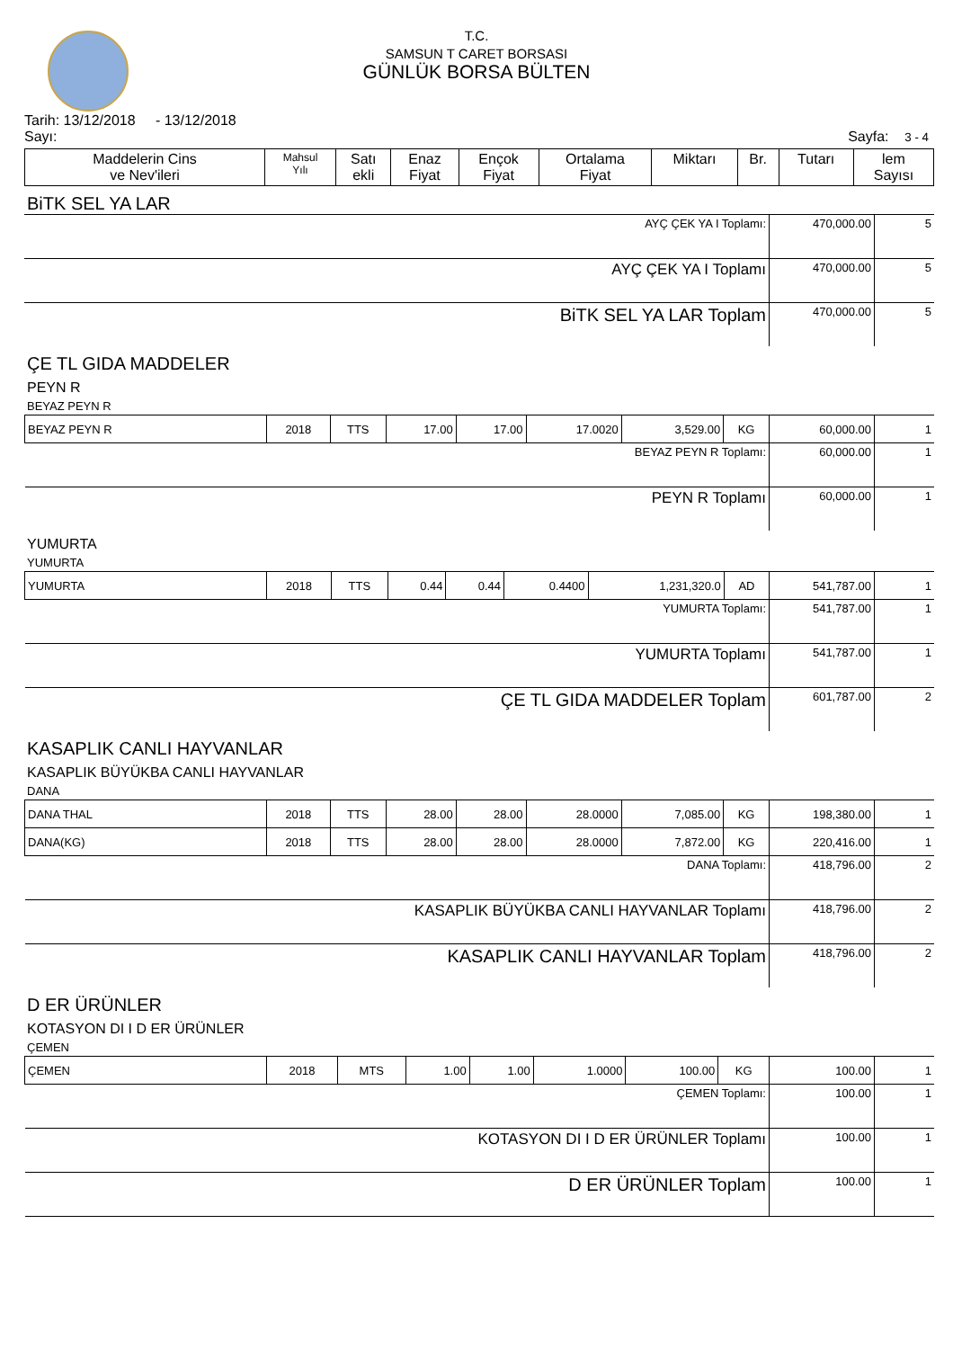T.C.
SAMSUN T CARET BORSASI
GÜNLÜK BORSA BÜLTEN
Tarih: 13/12/2018 - 13/12/2018
Sayı: Sayfa: 3 - 4
| Maddelerin Cins ve Nev'ileri | Mahsul Yılı | Satı ekli | Enaz Fiyat | Ençok Fiyat | Ortalama Fiyat | Miktarı | Br. | Tutarı | lem Sayısı |
| --- | --- | --- | --- | --- | --- | --- | --- | --- | --- |
BiTK SEL YA LAR
| AYÇ ÇEK YA I Toplamı: | 470,000.00 | 5 |
| AYÇ ÇEK YA I Toplamı | 470,000.00 | 5 |
| BiTK SEL YA LAR Toplam | 470,000.00 | 5 |
ÇE TL GIDA MADDELER
PEYN R
BEYAZ PEYN R
| BEYAZ PEYN R | 2018 | TTS | 17.00 | 17.00 | 17.0020 | 3,529.00 | KG | 60,000.00 | 1 |
| BEYAZ PEYN R Toplamı: | | | | | | | | 60,000.00 | 1 |
| PEYN R Toplamı | | | | | | | | 60,000.00 | 1 |
YUMURTA
YUMURTA
| YUMURTA | 2018 | TTS | 0.44 | 0.44 | 0.4400 | 1,231,320.0 | AD | 541,787.00 | 1 |
| YUMURTA Toplamı: | | | | | | | | 541,787.00 | 1 |
| YUMURTA Toplamı | | | | | | | | 541,787.00 | 1 |
| ÇE TL GIDA MADDELER Toplam | | | | | | | | 601,787.00 | 2 |
KASAPLIK CANLI HAYVANLAR
KASAPLIK BÜYÜKBA CANLI HAYVANLAR
DANA
| DANA THAL | 2018 | TTS | 28.00 | 28.00 | 28.0000 | 7,085.00 | KG | 198,380.00 | 1 |
| DANA(KG) | 2018 | TTS | 28.00 | 28.00 | 28.0000 | 7,872.00 | KG | 220,416.00 | 1 |
| DANA Toplamı: | | | | | | | | 418,796.00 | 2 |
| KASAPLIK BÜYÜKBA CANLI HAYVANLAR Toplamı | | | | | | | | 418,796.00 | 2 |
| KASAPLIK CANLI HAYVANLAR Toplam | | | | | | | | 418,796.00 | 2 |
D ER ÜRÜNLER
KOTASYON DI I D ER ÜRÜNLER
ÇEMEN
| ÇEMEN | 2018 | MTS | 1.00 | 1.00 | 1.0000 | 100.00 | KG | 100.00 | 1 |
| ÇEMEN Toplamı: | | | | | | | | 100.00 | 1 |
| KOTASYON DI I D ER ÜRÜNLER Toplamı | | | | | | | | 100.00 | 1 |
| D ER ÜRÜNLER Toplam | | | | | | | | 100.00 | 1 |